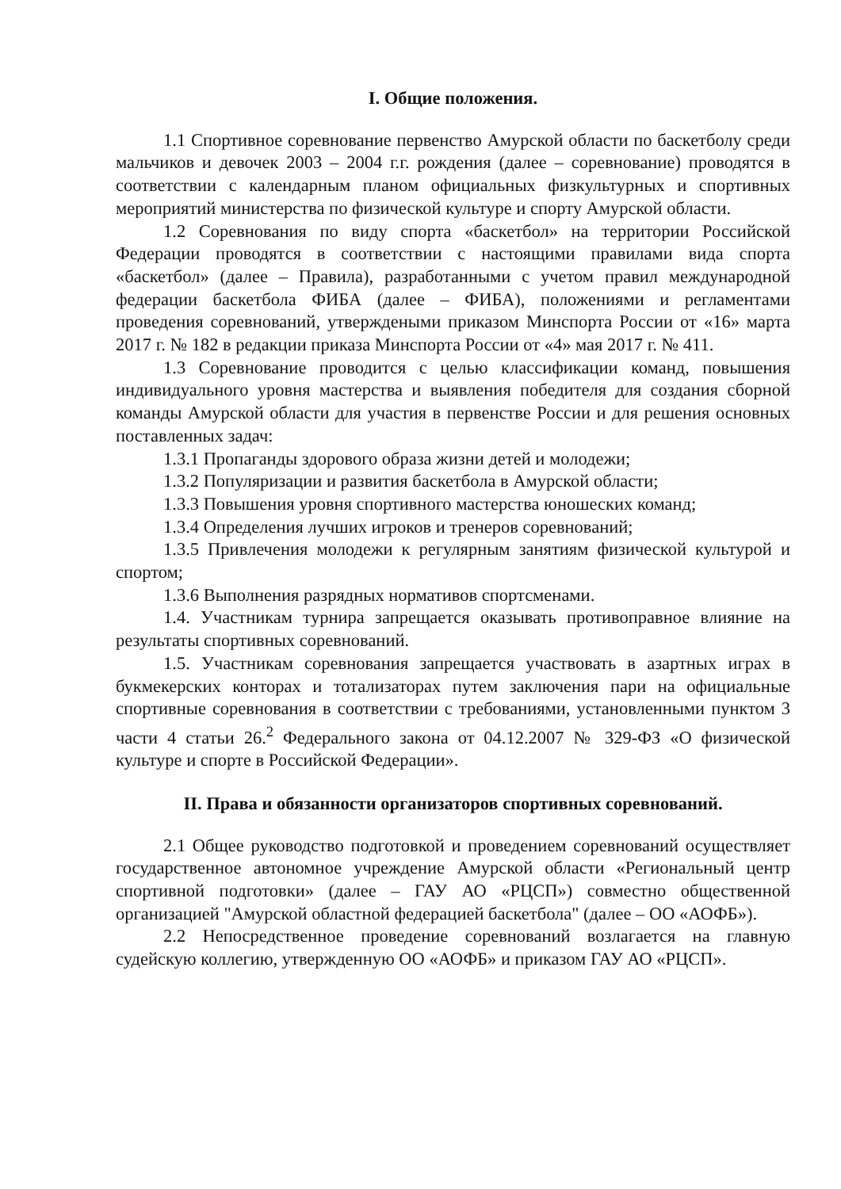I. Общие положения.
1.1 Спортивное соревнование первенство Амурской области по баскетболу среди мальчиков и девочек 2003 – 2004 г.г. рождения (далее – соревнование) проводятся в соответствии с календарным планом официальных физкультурных и спортивных мероприятий министерства по физической культуре и спорту Амурской области.
1.2 Соревнования по виду спорта «баскетбол» на территории Российской Федерации проводятся в соответствии с настоящими правилами вида спорта «баскетбол» (далее – Правила), разработанными с учетом правил международной федерации баскетбола ФИБА (далее – ФИБА), положениями и регламентами проведения соревнований, утверждеными приказом Минспорта России от «16» марта 2017 г. № 182 в редакции приказа Минспорта России от «4» мая 2017 г. № 411.
1.3 Соревнование проводится с целью классификации команд, повышения индивидуального уровня мастерства и выявления победителя для создания сборной команды Амурской области для участия в первенстве России и для решения основных поставленных задач:
1.3.1 Пропаганды здорового образа жизни детей и молодежи;
1.3.2 Популяризации и развития баскетбола в Амурской области;
1.3.3 Повышения уровня спортивного мастерства юношеских команд;
1.3.4 Определения лучших игроков и тренеров соревнований;
1.3.5 Привлечения молодежи к регулярным занятиям физической культурой и спортом;
1.3.6 Выполнения разрядных нормативов спортсменами.
1.4. Участникам турнира запрещается оказывать противоправное влияние на результаты спортивных соревнований.
1.5. Участникам соревнования запрещается участвовать в азартных играх в букмекерских конторах и тотализаторах путем заключения пари на официальные спортивные соревнования в соответствии с требованиями, установленными пунктом 3 части 4 статьи 26.<sup>2</sup> Федерального закона от 04.12.2007 № 329-ФЗ «О физической культуре и спорте в Российской Федерации».
II. Права и обязанности организаторов спортивных соревнований.
2.1 Общее руководство подготовкой и проведением соревнований осуществляет государственное автономное учреждение Амурской области «Региональный центр спортивной подготовки» (далее – ГАУ АО «РЦСП») совместно общественной организацией "Амурской областной федерацией баскетбола" (далее – ОО «АОФБ»).
2.2 Непосредственное проведение соревнований возлагается на главную судейскую коллегию, утвержденную ОО «АОФБ» и приказом ГАУ АО «РЦСП».